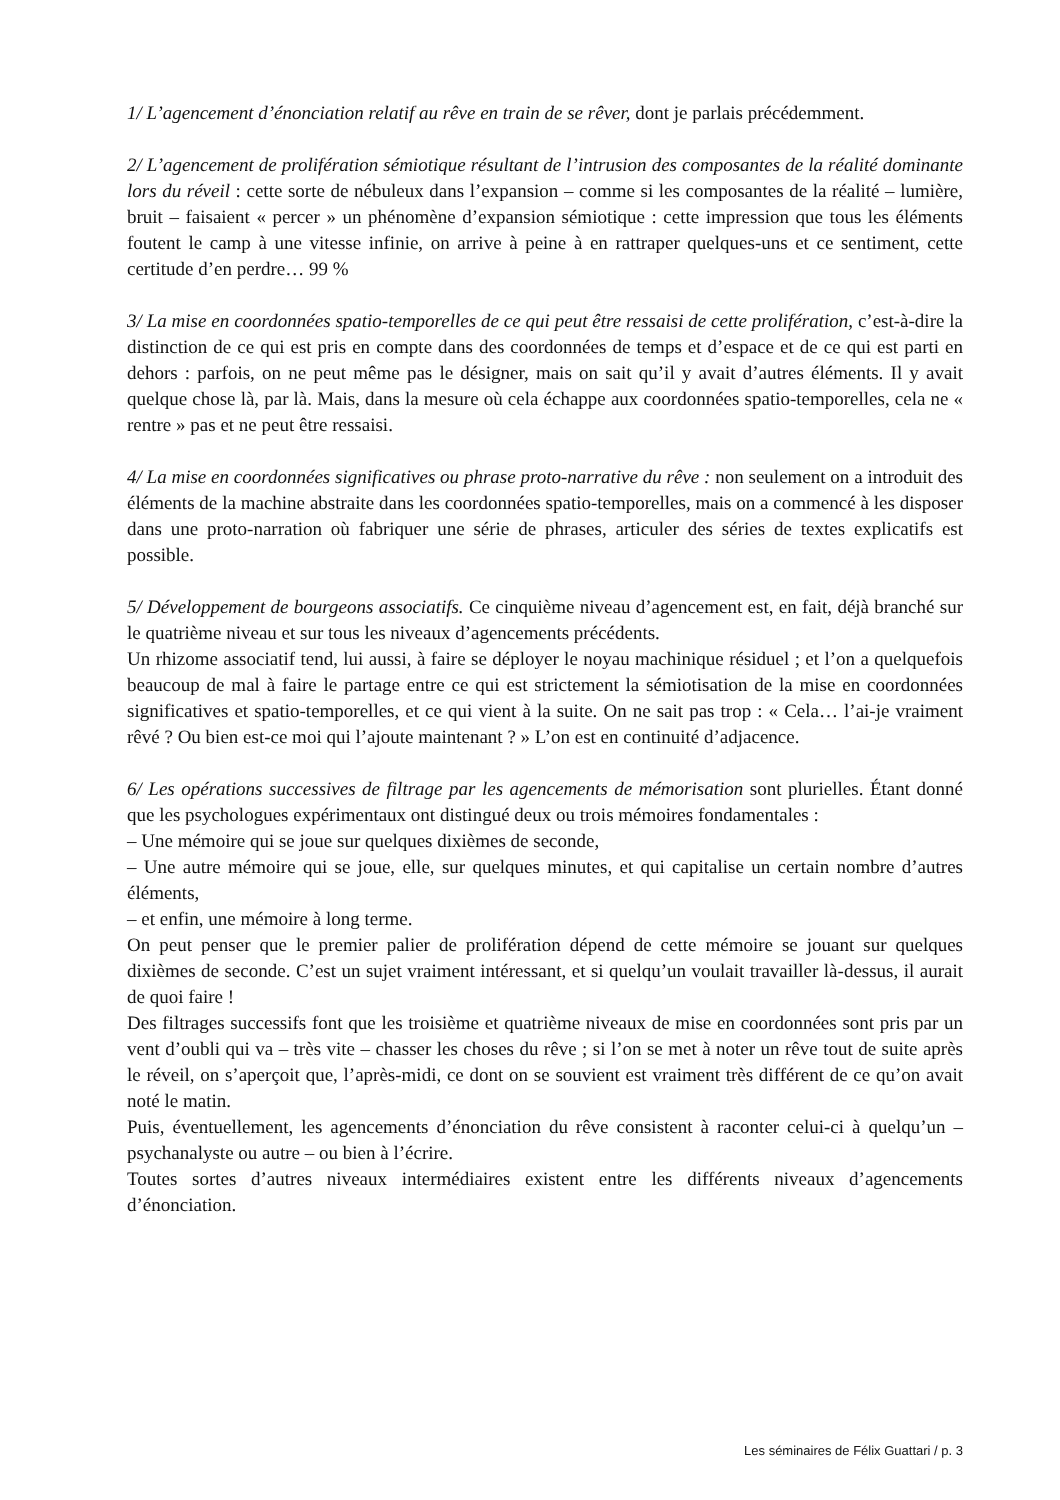1/ L’agencement d’énonciation relatif au rêve en train de se rêver, dont je parlais précédemment.
2/ L’agencement de prolifération sémiotique résultant de l’intrusion des composantes de la réalité dominante lors du réveil : cette sorte de nébuleux dans l’expansion – comme si les composantes de la réalité – lumière, bruit – faisaient « percer » un phénomène d’expansion sémiotique : cette impression que tous les éléments foutent le camp à une vitesse infinie, on arrive à peine à en rattraper quelques-uns et ce sentiment, cette certitude d’en perdre… 99 %
3/ La mise en coordonnées spatio-temporelles de ce qui peut être ressaisi de cette prolifération, c’est-à-dire la distinction de ce qui est pris en compte dans des coordonnées de temps et d’espace et de ce qui est parti en dehors : parfois, on ne peut même pas le désigner, mais on sait qu’il y avait d’autres éléments. Il y avait quelque chose là, par là. Mais, dans la mesure où cela échappe aux coordonnées spatio-temporelles, cela ne « rentre » pas et ne peut être ressaisi.
4/ La mise en coordonnées significatives ou phrase proto-narrative du rêve : non seulement on a introduit des éléments de la machine abstraite dans les coordonnées spatio-temporelles, mais on a commencé à les disposer dans une proto-narration où fabriquer une série de phrases, articuler des séries de textes explicatifs est possible.
5/ Développement de bourgeons associatifs. Ce cinquième niveau d’agencement est, en fait, déjà branché sur le quatrième niveau et sur tous les niveaux d’agencements précédents.
Un rhizome associatif tend, lui aussi, à faire se déployer le noyau machinique résiduel ; et l’on a quelquefois beaucoup de mal à faire le partage entre ce qui est strictement la sémiotisation de la mise en coordonnées significatives et spatio-temporelles, et ce qui vient à la suite. On ne sait pas trop : « Cela… l’ai-je vraiment rêvé ? Ou bien est-ce moi qui l’ajoute maintenant ? » L’on est en continuité d’adjacence.
6/ Les opérations successives de filtrage par les agencements de mémorisation sont plurielles. Étant donné que les psychologues expérimentaux ont distingué deux ou trois mémoires fondamentales :
– Une mémoire qui se joue sur quelques dixièmes de seconde,
– Une autre mémoire qui se joue, elle, sur quelques minutes, et qui capitalise un certain nombre d’autres éléments,
– et enfin, une mémoire à long terme.
On peut penser que le premier palier de prolifération dépend de cette mémoire se jouant sur quelques dixièmes de seconde. C’est un sujet vraiment intéressant, et si quelqu’un voulait travailler là-dessus, il aurait de quoi faire !
Des filtrages successifs font que les troisième et quatrième niveaux de mise en coordonnées sont pris par un vent d’oubli qui va – très vite – chasser les choses du rêve ; si l’on se met à noter un rêve tout de suite après le réveil, on s’aperçoit que, l’après-midi, ce dont on se souvient est vraiment très différent de ce qu’on avait noté le matin.
Puis, éventuellement, les agencements d’énonciation du rêve consistent à raconter celui-ci à quelqu’un – psychanalyste ou autre – ou bien à l’écrire.
Toutes sortes d’autres niveaux intermédiaires existent entre les différents niveaux d’agencements d’énonciation.
Les séminaires de Félix Guattari / p. 3